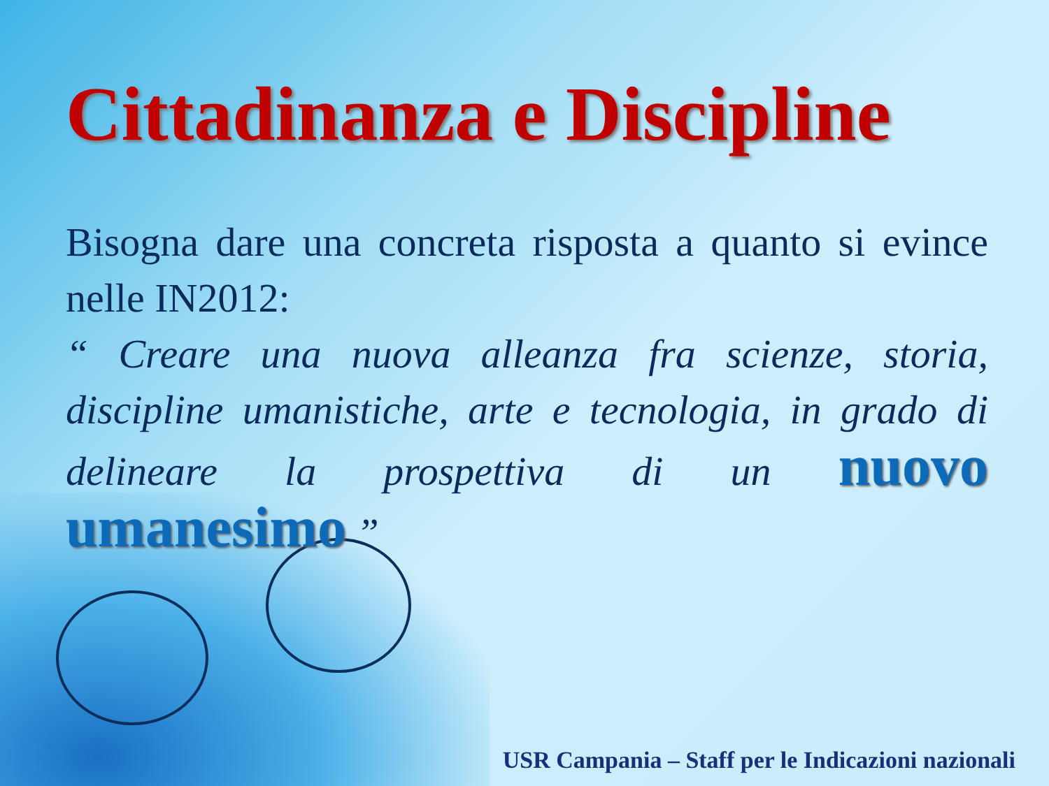Cittadinanza e Discipline
Bisogna dare una concreta risposta a quanto si evince nelle IN2012:
“ Creare una nuova alleanza fra scienze, storia, discipline umanistiche, arte e tecnologia, in grado di delineare la prospettiva di un nuovo umanesimo ”
USR Campania – Staff per le Indicazioni nazionali